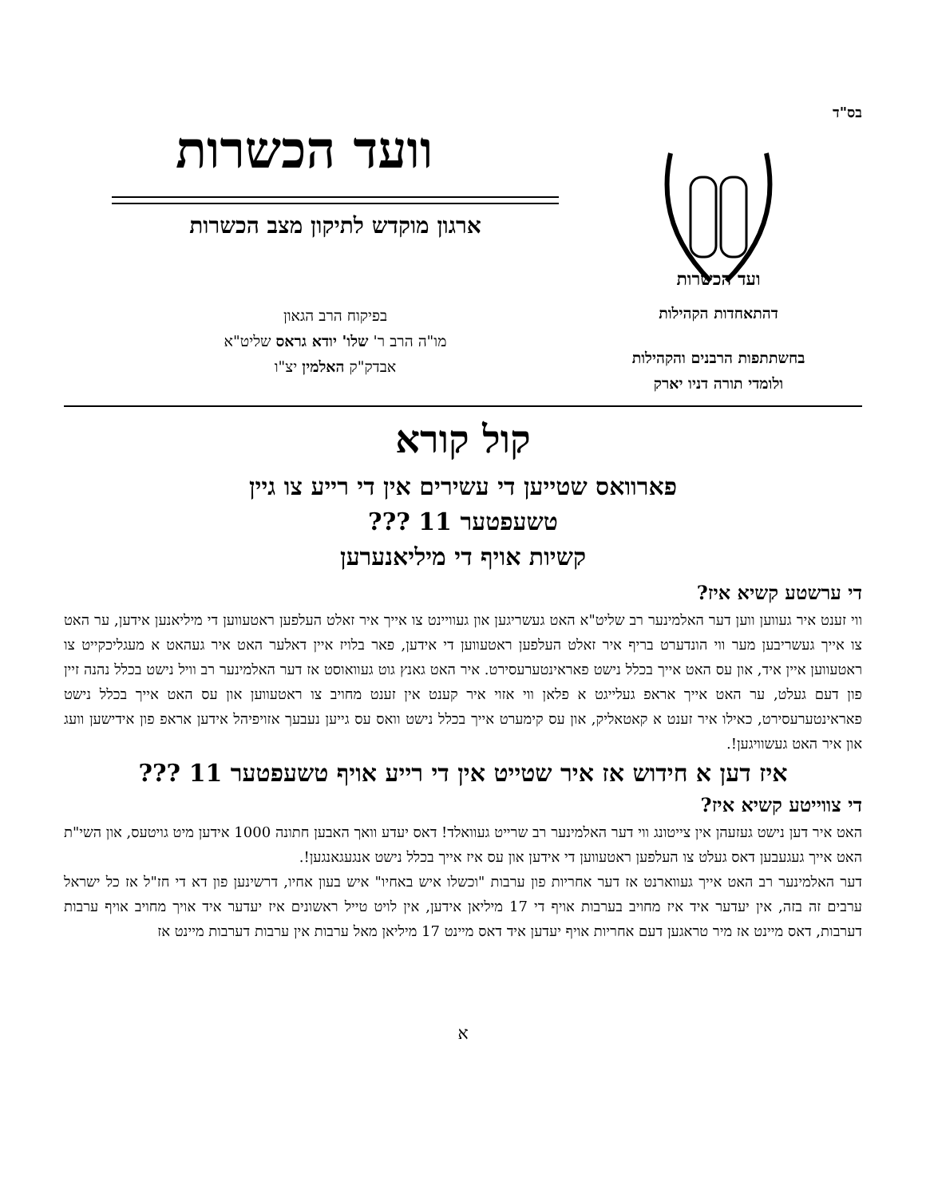בס"ד
ועד הכשרות
דהתאחדות הקהילות
בחשתתפות הרבנים והקהילות
ולומדי תורה דניו יארק
וועד הכשרות
ארגון מוקדש לתיקון מצב הכשרות
בפיקוח הרב הגאון
מו"ה הרב ר' שלו' יודא גראס שליט"א
אבדק"ק האלמין יצ"ו
קול קורא
פארוואס שטייען די עשירים אין די רייע צו גיין
טשעפטער 11 ???
קשיות אויף די מיליאנערען
די ערשטע קשיא איז?
ווי זענט איר געווען ווען דער האלמינער רב שליט"א האט געשריגען און געוויינט צו אייך איר זאלט העלפען ראטעווען די מיליאנען אידען, ער האט צו אייך געשריבען מער ווי הונדערט בריף איר זאלט העלפען ראטעווען די אידען, פאר בלויז איין דאלער האט איר געהאט א מעגליכקייט צו ראטעווען איין איד, און עס האט אייך בכלל נישט פאראינטערעסירט. איר האט גאנץ גוט געוואוסט אז דער האלמינער רב וויל נישט בכלל נהנה זיין פון דעם געלט, ער האט אייך אראפ געלייגט א פלאן ווי אזוי איר קענט אין זענט מחויב צו ראטעווען און עס האט אייך בכלל נישט פאראינטערעסירט, כאילו איר זענט א קאטאליק, און עס קימערט אייך בכלל נישט וואס עס גייען נעבעך אזויפיהל אידען אראפ פון אידישען וועג און איר האט געשוויגען!.
איז דען א חידוש אז איר שטייט אין די רייע אויף טשעפטער 11 ???
די צווייטע קשיא איז?
האט איר דען נישט געזעהן אין צייטונג ווי דער האלמינער רב שרייט געוואלד! דאס יעדע וואך האבען חתונה 1000 אידען מיט גויטעס, און השי"ת האט אייך געגעבען דאס געלט צו העלפען ראטעווען די אידען און עס איז אייך בכלל נישט אנגעגאנגען!.
דער האלמינער רב האט אייך געווארנט אז דער אחריות פון ערבות "וכשלו איש באחיו" איש בעון אחיו, דרשינען פון דא די חז"ל אז כל ישראל ערבים זה בזה, אין יעדער איד איז מחויב בערבות אויף די 17 מיליאן אידען, אין לויט טייל ראשונים איז יעדער איד אויך מחויב אויף ערבות דערבות, דאס מיינט אז מיר טראגען דעם אחריות אויף יעדען איד דאס מיינט 17 מיליאן מאל ערבות אין ערבות דערבות מיינט אז
א